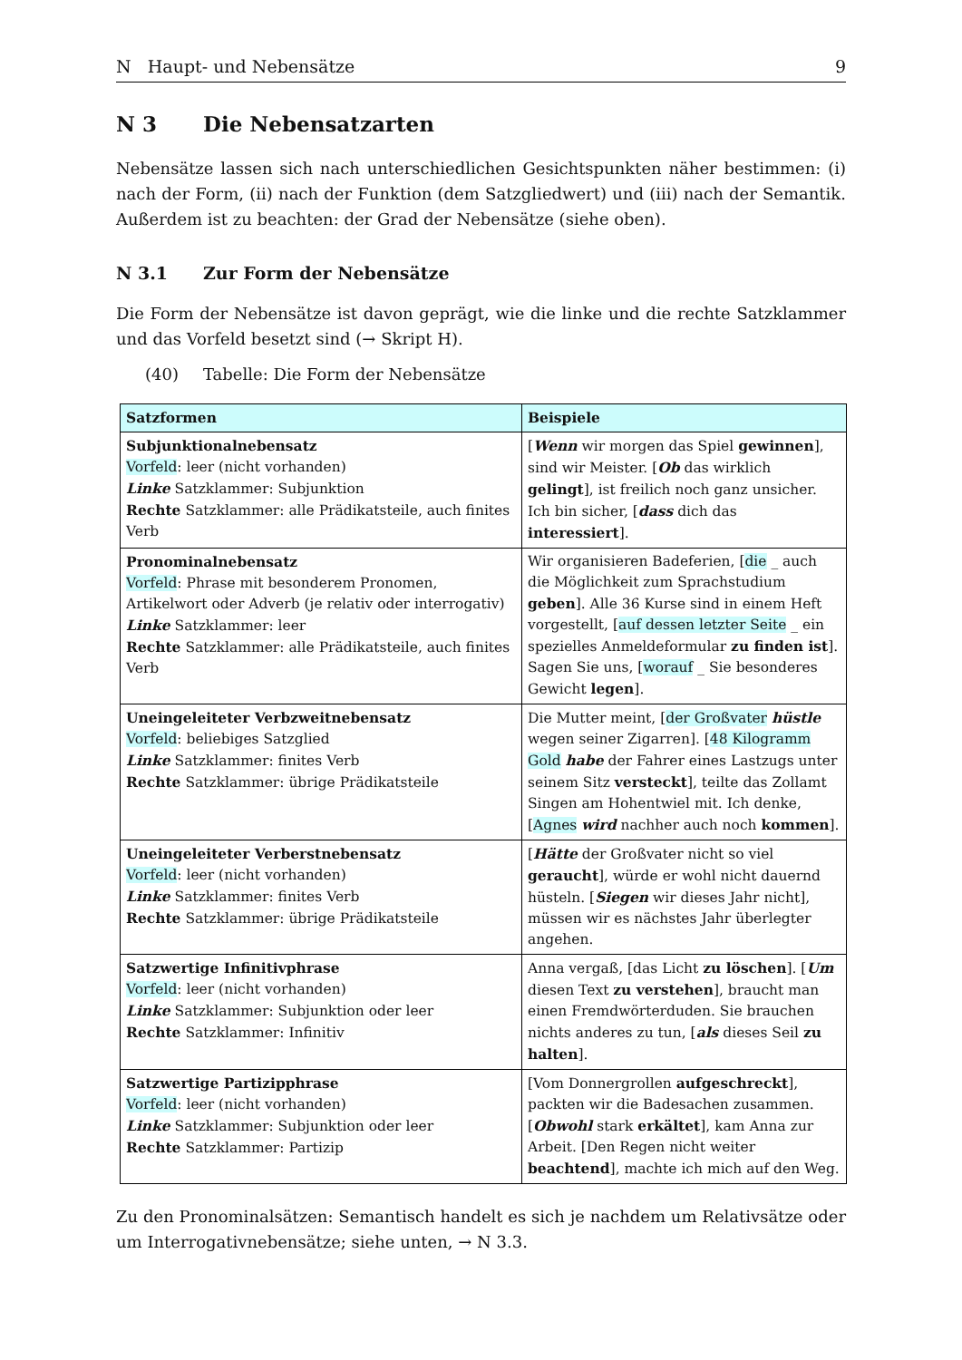N Haupt- und Nebensätze 9
N 3 Die Nebensatzarten
Nebensätze lassen sich nach unterschiedlichen Gesichtspunkten näher bestimmen: (i) nach der Form, (ii) nach der Funktion (dem Satzgliedwert) und (iii) nach der Semantik. Außerdem ist zu beachten: der Grad der Nebensätze (siehe oben).
N 3.1 Zur Form der Nebensätze
Die Form der Nebensätze ist davon geprägt, wie die linke und die rechte Satzklammer und das Vorfeld besetzt sind (→ Skript H).
(40) Tabelle: Die Form der Nebensätze
| Satzformen | Beispiele |
| --- | --- |
| Subjunktionalnebensatz Vorfeld : leer (nicht vorhanden) Linke Satzklammer: Subjunktion Rechte Satzklammer: alle Prädikatsteile, auch finites Verb | [ Wenn wir morgen das Spiel gewinnen ], sind wir Meister. [ Ob das wirklich gelingt ], ist freilich noch ganz unsicher. Ich bin sicher, [ dass dich das interessiert ]. |
| Pronominalnebensatz Vorfeld : Phrase mit besonderem Pronomen, Artikelwort oder Adverb (je relativ oder interrogativ) Linke Satzklammer: leer Rechte Satzklammer: alle Prädikatsteile, auch finites Verb | Wir organisieren Badeferien, [ die _ auch die Möglichkeit zum Sprachstudium geben ]. Alle 36 Kurse sind in einem Heft vorgestellt, [ auf dessen letzter Seite _ ein spezielles Anmeldeformular zu finden ist ]. Sagen Sie uns, [ worauf _ Sie besonderes Gewicht legen ]. |
| Uneingeleiteter Verbzweitnebensatz Vorfeld : beliebiges Satzglied Linke Satzklammer: finites Verb Rechte Satzklammer: übrige Prädikatsteile | Die Mutter meint, [ der Großvater hüstle wegen seiner Zigarren]. [ 48 Kilogramm Gold habe der Fahrer eines Lastzugs unter seinem Sitz versteckt ], teilte das Zollamt Singen am Hohentwiel mit. Ich denke, [ Agnes wird nachher auch noch kommen ]. |
| Uneingeleiteter Verberstnebensatz Vorfeld : leer (nicht vorhanden) Linke Satzklammer: finites Verb Rechte Satzklammer: übrige Prädikatsteile | [ Hätte der Großvater nicht so viel geraucht ], würde er wohl nicht dauernd hüsteln. [ Siegen wir dieses Jahr nicht], müssen wir es nächstes Jahr überlegter angehen. |
| Satzwertige Infinitivphrase Vorfeld : leer (nicht vorhanden) Linke Satzklammer: Subjunktion oder leer Rechte Satzklammer: Infinitiv | Anna vergaß, [das Licht zu löschen ]. [ Um diesen Text zu verstehen ], braucht man einen Fremdwörterduden. Sie brauchen nichts anderes zu tun, [ als dieses Seil zu halten ]. |
| Satzwertige Partizipphrase Vorfeld : leer (nicht vorhanden) Linke Satzklammer: Subjunktion oder leer Rechte Satzklammer: Partizip | [Vom Donnergrollen aufgeschreckt ], packten wir die Badesachen zusammen. [ Obwohl stark erkältet ], kam Anna zur Arbeit. [Den Regen nicht weiter beachtend ], machte ich mich auf den Weg. |
Zu den Pronominalsätzen: Semantisch handelt es sich je nachdem um Relativsätze oder um Interrogativnebensätze; siehe unten, → N 3.3.